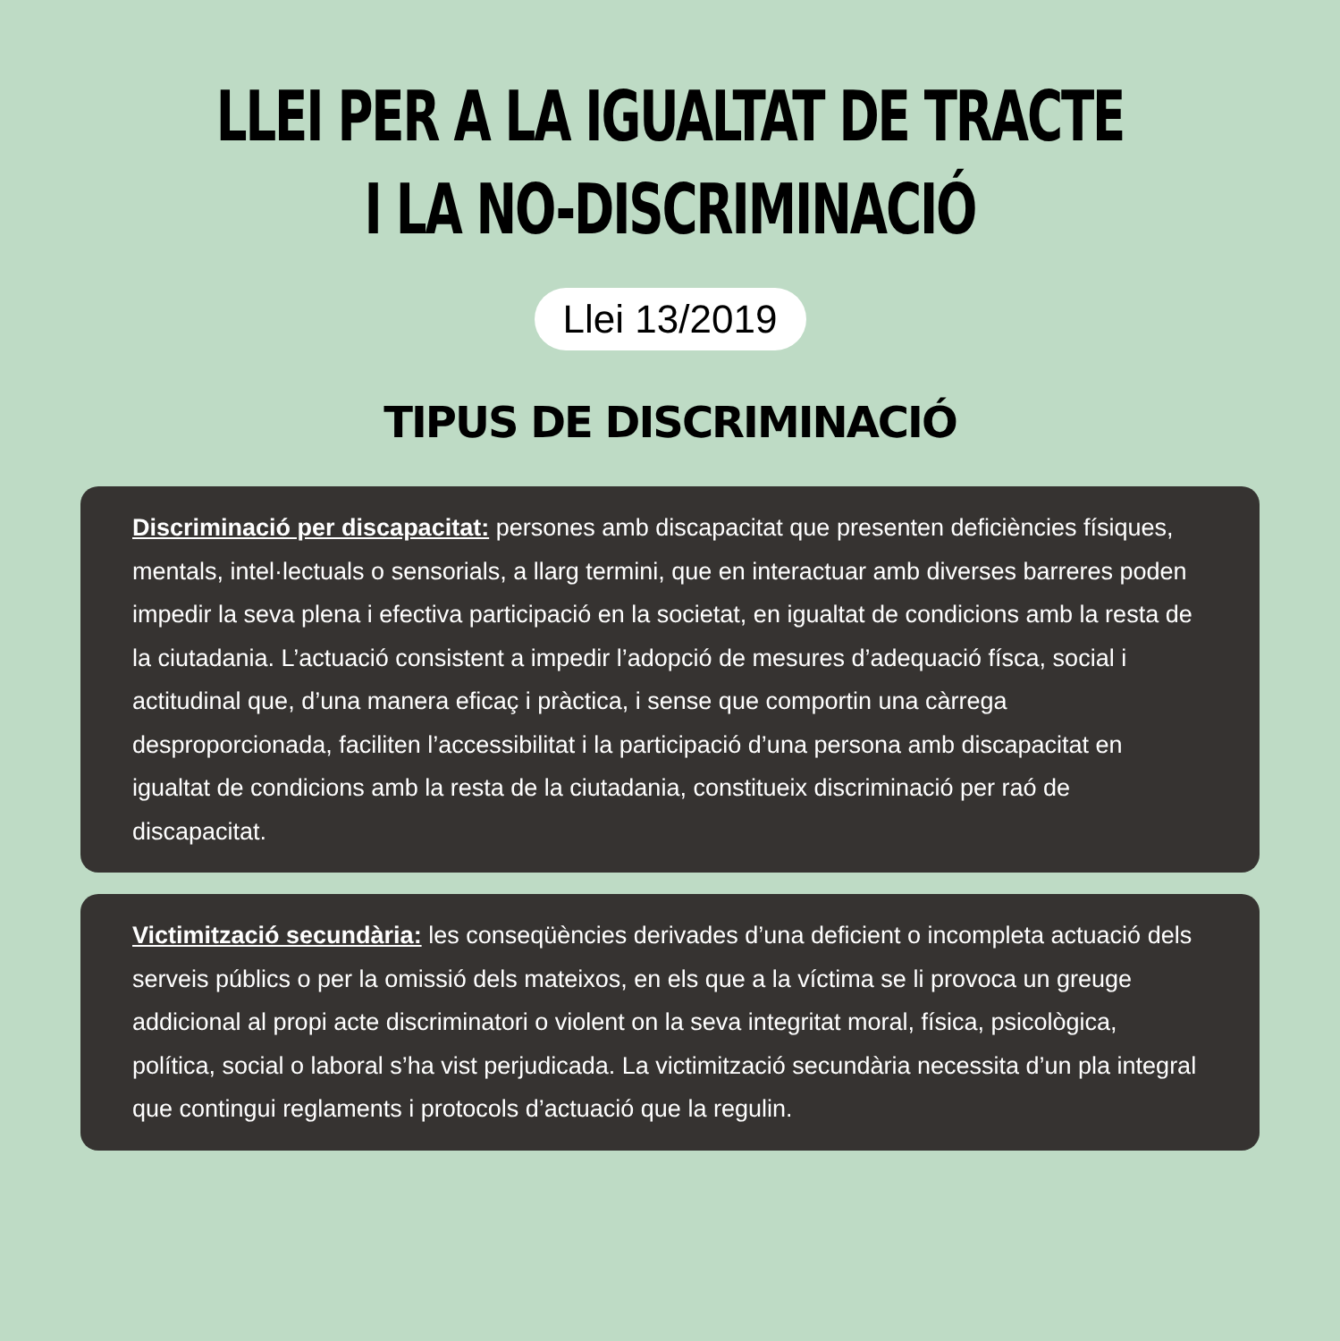LLEI PER A LA IGUALTAT DE TRACTE
I LA NO-DISCRIMINACIÓ
Llei 13/2019
TIPUS DE DISCRIMINACIÓ
Discriminació per discapacitat: persones amb discapacitat que presenten deficiències físiques, mentals, intel·lectuals o sensorials, a llarg termini, que en interactuar amb diverses barreres poden impedir la seva plena i efectiva participació en la societat, en igualtat de condicions amb la resta de la ciutadania. L’actuació consistent a impedir l’adopció de mesures d’adequació físca, social i actitudinal que, d’una manera eficaç i pràctica, i sense que comportin una càrrega desproporcionada, faciliten l’accessibilitat i la participació d’una persona amb discapacitat en igualtat de condicions amb la resta de la ciutadania, constitueix discriminació per raó de discapacitat.
Victimització secundària: les conseqüències derivades d’una deficient o incompleta actuació dels serveis públics o per la omissió dels mateixos, en els que a la víctima se li provoca un greuge addicional al propi acte discriminatori o violent on la seva integritat moral, física, psicològica, política, social o laboral s’ha vist perjudicada. La victimització secundària necessita d’un pla integral que contingui reglaments i protocols d’actuació que la regulin.